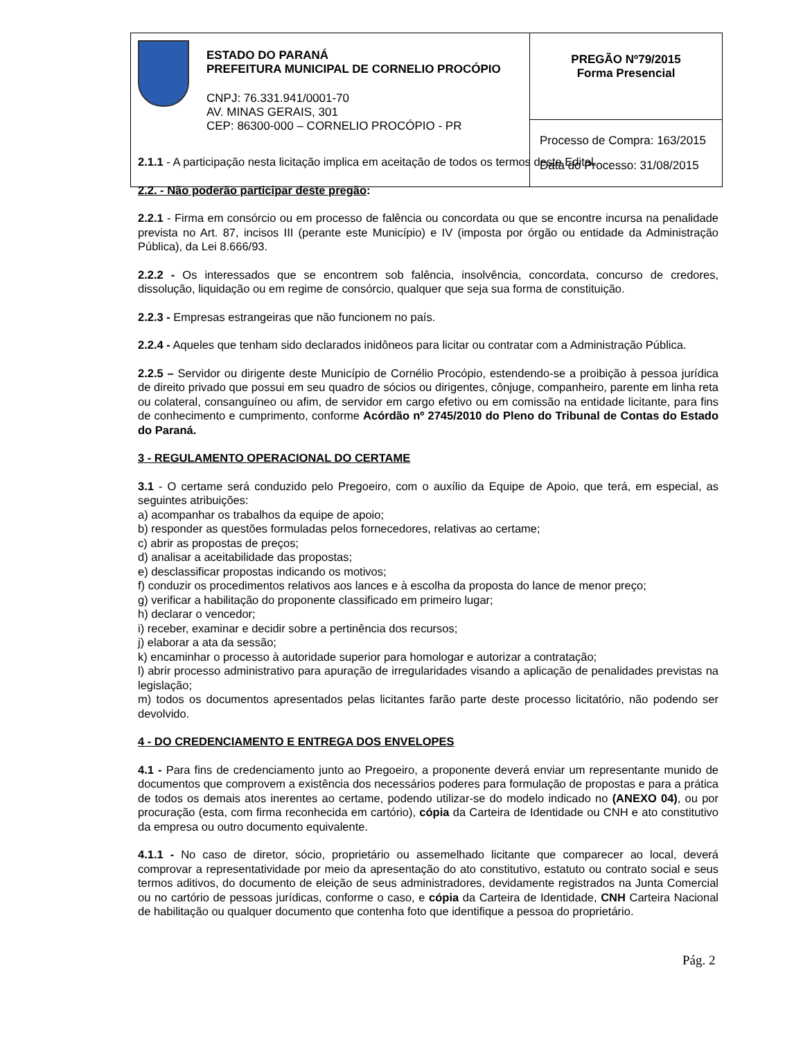| ESTADO DO PARANÁ PREFEITURA MUNICIPAL DE CORNELIO PROCÓPIO CNPJ: 76.331.941/0001-70 AV. MINAS GERAIS, 301 CEP: 86300-000 – CORNELIO PROCÓPIO - PR | PREGÃO Nº79/2015 Forma Presencial |
| | Processo de Compra: 163/2015 Data do Processo: 31/08/2015 |
2.1.1 - A participação nesta licitação implica em aceitação de todos os termos deste Edital.
2.2. - Não poderão participar deste pregão:
2.2.1 - Firma em consórcio ou em processo de falência ou concordata ou que se encontre incursa na penalidade prevista no Art. 87, incisos III (perante este Município) e IV (imposta por órgão ou entidade da Administração Pública), da Lei 8.666/93.
2.2.2 - Os interessados que se encontrem sob falência, insolvência, concordata, concurso de credores, dissolução, liquidação ou em regime de consórcio, qualquer que seja sua forma de constituição.
2.2.3 - Empresas estrangeiras que não funcionem no país.
2.2.4 - Aqueles que tenham sido declarados inidôneos para licitar ou contratar com a Administração Pública.
2.2.5 – Servidor ou dirigente deste Município de Cornélio Procópio, estendendo-se a proibição à pessoa jurídica de direito privado que possui em seu quadro de sócios ou dirigentes, cônjuge, companheiro, parente em linha reta ou colateral, consanguíneo ou afim, de servidor em cargo efetivo ou em comissão na entidade licitante, para fins de conhecimento e cumprimento, conforme Acórdão nº 2745/2010 do Pleno do Tribunal de Contas do Estado do Paraná.
3 - REGULAMENTO OPERACIONAL DO CERTAME
3.1 - O certame será conduzido pelo Pregoeiro, com o auxílio da Equipe de Apoio, que terá, em especial, as seguintes atribuições:
a) acompanhar os trabalhos da equipe de apoio;
b) responder as questões formuladas pelos fornecedores, relativas ao certame;
c) abrir as propostas de preços;
d) analisar a aceitabilidade das propostas;
e) desclassificar propostas indicando os motivos;
f) conduzir os procedimentos relativos aos lances e à escolha da proposta do lance de menor preço;
g) verificar a habilitação do proponente classificado em primeiro lugar;
h) declarar o vencedor;
i) receber, examinar e decidir sobre a pertinência dos recursos;
j) elaborar a ata da sessão;
k) encaminhar o processo à autoridade superior para homologar e autorizar a contratação;
l) abrir processo administrativo para apuração de irregularidades visando a aplicação de penalidades previstas na legislação;
m) todos os documentos apresentados pelas licitantes farão parte deste processo licitatório, não podendo ser devolvido.
4 - DO CREDENCIAMENTO E ENTREGA DOS ENVELOPES
4.1 - Para fins de credenciamento junto ao Pregoeiro, a proponente deverá enviar um representante munido de documentos que comprovem a existência dos necessários poderes para formulação de propostas e para a prática de todos os demais atos inerentes ao certame, podendo utilizar-se do modelo indicado no (ANEXO 04), ou por procuração (esta, com firma reconhecida em cartório), cópia da Carteira de Identidade ou CNH e ato constitutivo da empresa ou outro documento equivalente.
4.1.1 - No caso de diretor, sócio, proprietário ou assemelhado licitante que comparecer ao local, deverá comprovar a representatividade por meio da apresentação do ato constitutivo, estatuto ou contrato social e seus termos aditivos, do documento de eleição de seus administradores, devidamente registrados na Junta Comercial ou no cartório de pessoas jurídicas, conforme o caso, e cópia da Carteira de Identidade, CNH Carteira Nacional de habilitação ou qualquer documento que contenha foto que identifique a pessoa do proprietário.
Pág. 2